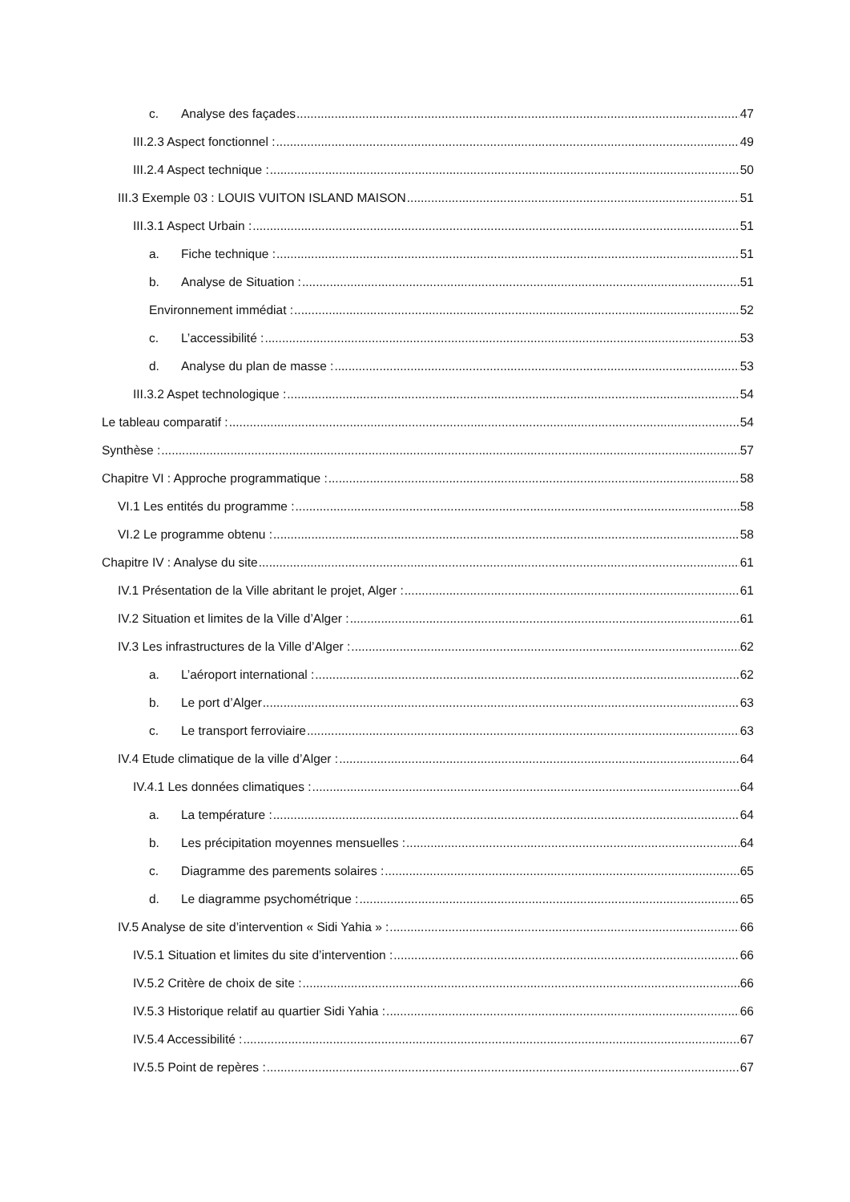c. Analyse des façades 47
III.2.3 Aspect fonctionnel : 49
III.2.4 Aspect technique : 50
III.3 Exemple 03 : LOUIS VUITON ISLAND MAISON 51
III.3.1 Aspect Urbain : 51
a. Fiche technique : 51
b. Analyse de Situation : 51
Environnement immédiat : 52
c. L’accessibilité : 53
d. Analyse du plan de masse : 53
III.3.2 Aspet technologique : 54
Le tableau comparatif : 54
Synthèse : 57
Chapitre VI : Approche programmatique : 58
VI.1 Les entités du programme : 58
VI.2 Le programme obtenu : 58
Chapitre IV : Analyse du site 61
IV.1 Présentation de la Ville abritant le projet, Alger : 61
IV.2 Situation et limites de la Ville d’Alger : 61
IV.3 Les infrastructures de la Ville d’Alger : 62
a. L’aéroport international : 62
b. Le port d’Alger 63
c. Le transport ferroviaire 63
IV.4 Etude climatique de la ville d’Alger : 64
IV.4.1 Les données climatiques : 64
a. La température : 64
b. Les précipitation moyennes mensuelles : 64
c. Diagramme des parements solaires : 65
d. Le diagramme psychométrique : 65
IV.5 Analyse de site d’intervention « Sidi Yahia » : 66
IV.5.1 Situation et limites du site d’intervention : 66
IV.5.2 Critère de choix de site : 66
IV.5.3 Historique relatif au quartier Sidi Yahia : 66
IV.5.4 Accessibilité : 67
IV.5.5 Point de repères : 67